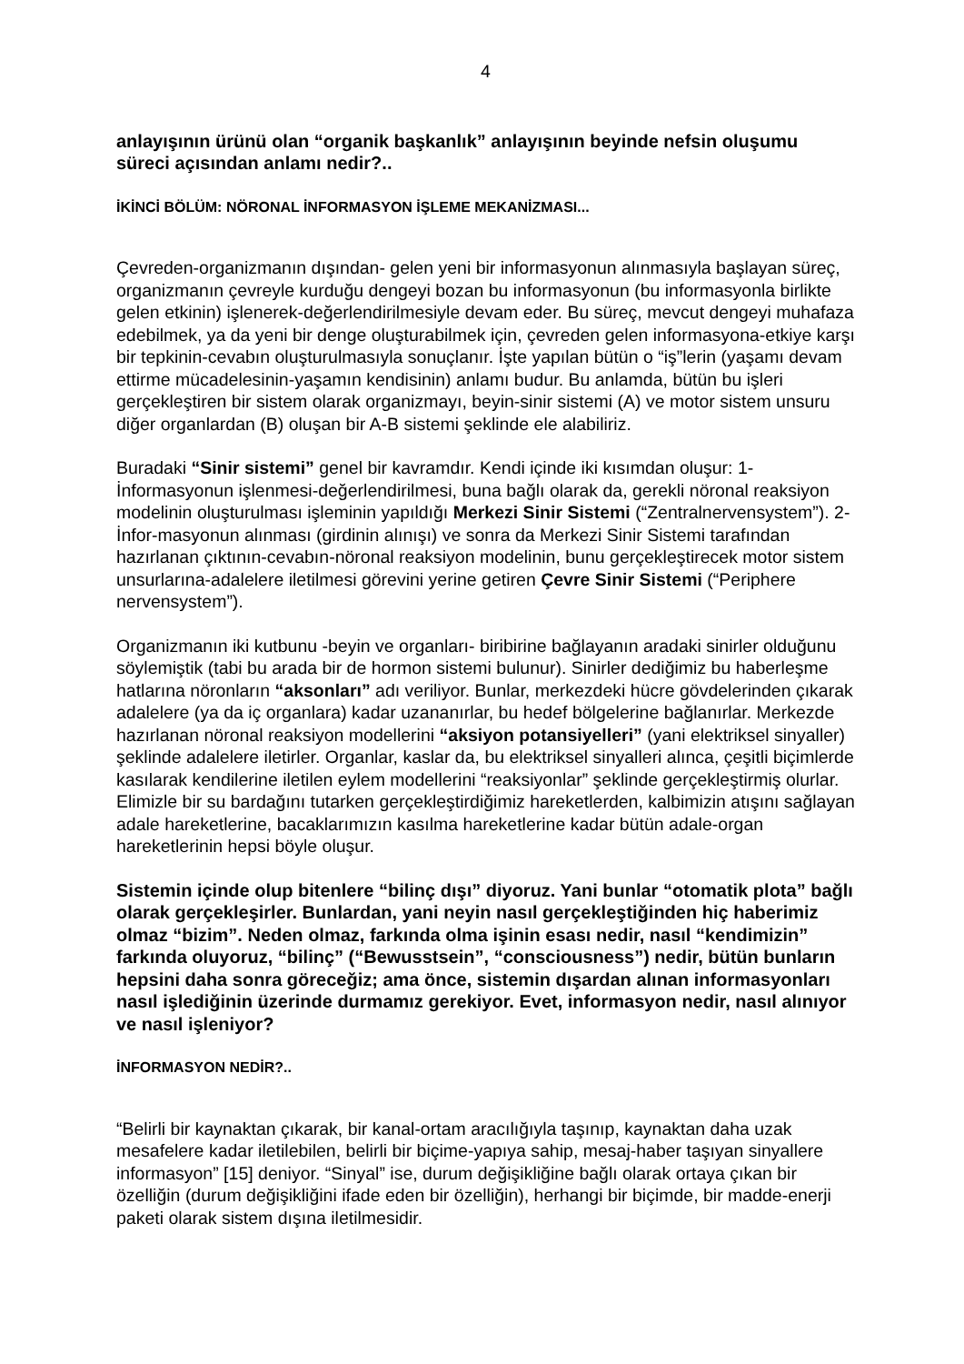4
anlayışının ürünü olan “organik başkanlık” anlayışının beyinde nefsin oluşumu süreci açısından anlamı nedir?..
İKİNCİ BÖLÜM: NÖRONAL İNFORMASYON İŞLEME MEKANİZMASI...
Çevreden-organizmanın dışından- gelen yeni bir informasyonun alınmasıyla başlayan süreç, organizmanın çevreyle kurduğu dengeyi bozan bu informasyonun (bu informasyonla birlikte gelen etkinin) işlenerek-değerlendirilmesiyle devam eder. Bu süreç, mevcut dengeyi muhafaza edebilmek, ya da yeni bir denge oluşturabilmek için, çevreden gelen informasyona-etkiye karşı bir tepkinin-cevabın oluşturulmasıyla sonuçlanır. İşte yapılan bütün o “iş”lerin (yaşamı devam ettirme mücadelesinin-yaşamın kendisinin) anlamı budur. Bu anlamda, bütün bu işleri gerçekleştiren bir sistem olarak organizmayı, beyin-sinir sistemi (A) ve motor sistem unsuru diğer organlardan (B) oluşan bir A-B sistemi şeklinde ele alabiliriz.
Buradaki “Sinir sistemi” genel bir kavramdır. Kendi içinde iki kısımdan oluşur: 1- İnformasyonun işlenmesi-değerlendirilmesi, buna bağlı olarak da, gerekli nöronal reaksiyon modelinin oluşturulması işleminin yapıldığı Merkezi Sinir Sistemi (“Zentralnervensystem”). 2- İnfor-masyonun alınması (girdinin alınışı) ve sonra da Merkezi Sinir Sistemi tarafından hazırlanan çıktının-cevabın-nöronal reaksiyon modelinin, bunu gerçekleştirecek motor sistem unsurlarına-adalelere iletilmesi görevini yerine getiren Çevre Sinir Sistemi (“Periphere nervensystem”).
Organizmanın iki kutbunu -beyin ve organları- biribirine bağlayanın aradaki sinirler olduğunu söylemiştik (tabi bu arada bir de hormon sistemi bulunur). Sinirler dediğimiz bu haberleşme hatlarına nöronların “aksonları” adı veriliyor. Bunlar, merkezdeki hücre gövdelerinden çıkarak adalelere (ya da iç organlara) kadar uzananırlar, bu hedef bölgelerine bağlanırlar. Merkezde hazırlanan nöronal reaksiyon modellerini “aksiyon potansiyelleri” (yani elektriksel sinyaller) şeklinde adalelere iletirler. Organlar, kaslar da, bu elektriksel sinyalleri alınca, çeşitli biçimlerde kasılarak kendilerine iletilen eylem modellerini “reaksiyonlar” şeklinde gerçekleştirmiş olurlar. Elimizle bir su bardağını tutarken gerçekleştirdiğimiz hareketlerden, kalbimizin atışını sağlayan adale hareketlerine, bacaklarımızın kasılma hareketlerine kadar bütün adale-organ hareketlerinin hepsi böyle oluşur.
Sistemin içinde olup bitenlere “bilinç dışı” diyoruz. Yani bunlar “otomatik plota” bağlı olarak gerçekleşirler. Bunlardan, yani neyin nasıl gerçekleştiğinden hiç haberimiz olmaz “bizim”. Neden olmaz, farkında olma işinin esası nedir, nasıl “kendimizin” farkında oluyoruz, “bilinç” (“Bewusstsein”, “consciousness”) nedir, bütün bunların hepsini daha sonra göreceğiz; ama önce, sistemin dışardan alınan informasyonları nasıl işlediğinin üzerinde durmamız gerekiyor. Evet, informasyon nedir, nasıl alınıyor ve nasıl işleniyor?
İNFORMASYON NEDİR?..
“Belirli bir kaynaktan çıkarak, bir kanal-ortam aracılığıyla taşınıp, kaynaktan daha uzak mesafelere kadar iletilebilen, belirli bir biçime-yapıya sahip, mesaj-haber taşıyan sinyallere informasyon” [15] deniyor. “Sinyal” ise, durum değişikliğine bağlı olarak ortaya çıkan bir özelliğin (durum değişikliğini ifade eden bir özelliğin), herhangi bir biçimde, bir madde-enerji paketi olarak sistem dışına iletilmesidir.